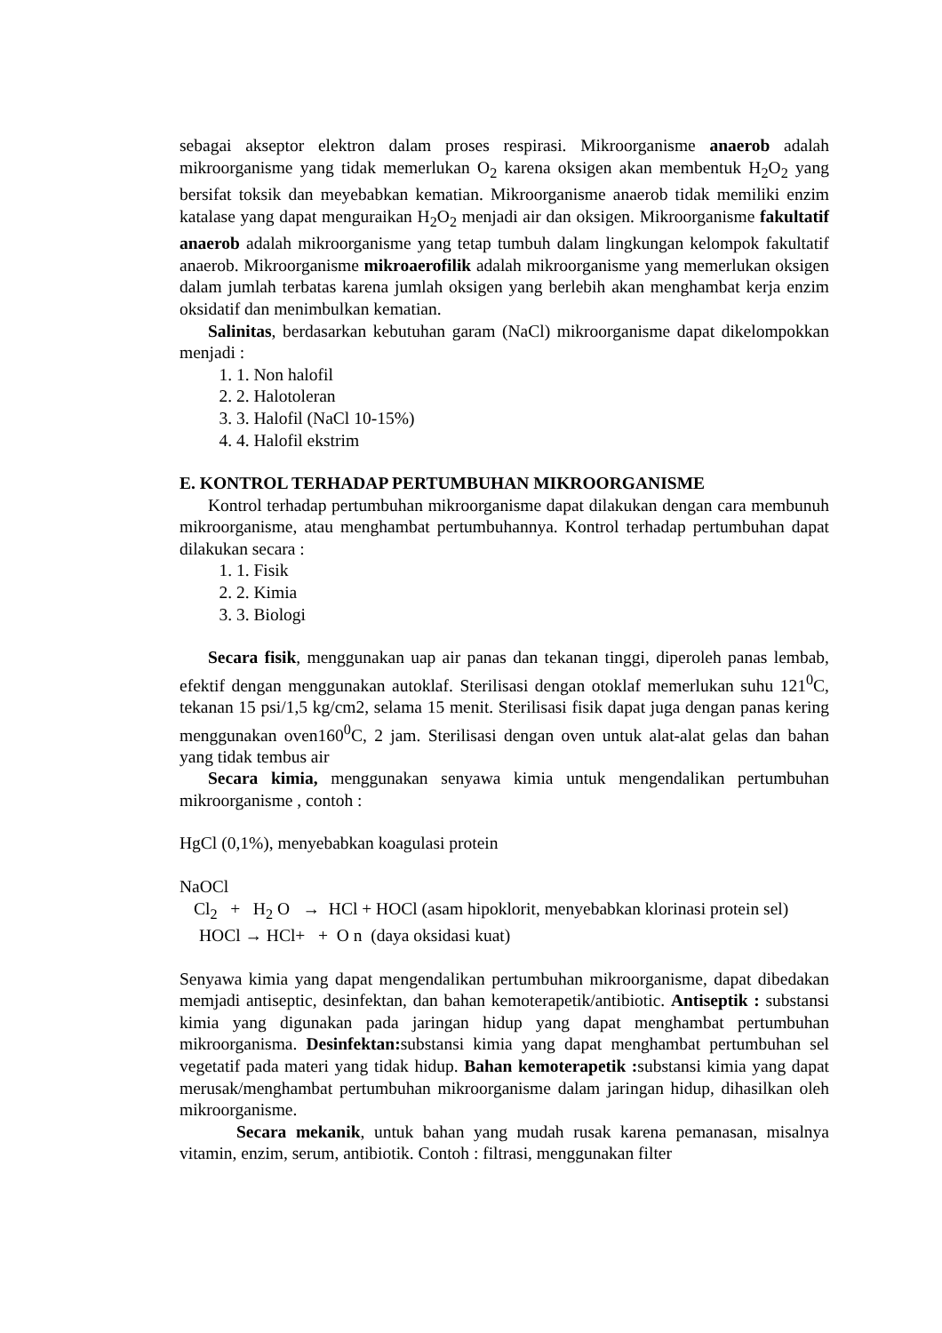sebagai akseptor elektron dalam proses respirasi. Mikroorganisme anaerob adalah mikroorganisme yang tidak memerlukan O<sub>2</sub> karena oksigen akan membentuk H<sub>2</sub>O<sub>2</sub> yang bersifat toksik dan meyebabkan kematian. Mikroorganisme anaerob tidak memiliki enzim katalase yang dapat menguraikan H<sub>2</sub>O<sub>2</sub> menjadi air dan oksigen. Mikroorganisme fakultatif anaerob adalah mikroorganisme yang tetap tumbuh dalam lingkungan kelompok fakultatif anaerob. Mikroorganisme mikroaerofilik adalah mikroorganisme yang memerlukan oksigen dalam jumlah terbatas karena jumlah oksigen yang berlebih akan menghambat kerja enzim oksidatif dan menimbulkan kematian.
Salinitas, berdasarkan kebutuhan garam (NaCl) mikroorganisme dapat dikelompokkan menjadi :
1. Non halofil
2. Halotoleran
3. Halofil (NaCl 10-15%)
4. Halofil ekstrim
E. KONTROL TERHADAP PERTUMBUHAN MIKROORGANISME
Kontrol terhadap pertumbuhan mikroorganisme dapat dilakukan dengan cara membunuh mikroorganisme, atau menghambat pertumbuhannya. Kontrol terhadap pertumbuhan dapat dilakukan secara :
1. Fisik
2. Kimia
3. Biologi
Secara fisik, menggunakan uap air panas dan tekanan tinggi, diperoleh panas lembab, efektif dengan menggunakan autoklaf. Sterilisasi dengan otoklaf memerlukan suhu 121<sup>0</sup>C, tekanan 15 psi/1,5 kg/cm2, selama 15 menit. Sterilisasi fisik dapat juga dengan panas kering menggunakan oven160<sup>0</sup>C, 2 jam. Sterilisasi dengan oven untuk alat-alat gelas dan bahan yang tidak tembus air
Secara kimia, menggunakan senyawa kimia untuk mengendalikan pertumbuhan mikroorganisme , contoh :
HgCl (0,1%), menyebabkan koagulasi protein
NaOCl
Cl<sub>2</sub> + H<sub>2</sub> O → HCl + HOCl (asam hipoklorit, menyebabkan klorinasi protein sel)
HOCl → HCl+ + O n (daya oksidasi kuat)
Senyawa kimia yang dapat mengendalikan pertumbuhan mikroorganisme, dapat dibedakan memjadi antiseptic, desinfektan, dan bahan kemoterapetik/antibiotic. Antiseptik : substansi kimia yang digunakan pada jaringan hidup yang dapat menghambat pertumbuhan mikroorganisma. Desinfektan: substansi kimia yang dapat menghambat pertumbuhan sel vegetatif pada materi yang tidak hidup. Bahan kemoterapetik : substansi kimia yang dapat merusak/menghambat pertumbuhan mikroorganisme dalam jaringan hidup, dihasilkan oleh mikroorganisme.
Secara mekanik, untuk bahan yang mudah rusak karena pemanasan, misalnya vitamin, enzim, serum, antibiotik. Contoh : filtrasi, menggunakan filter